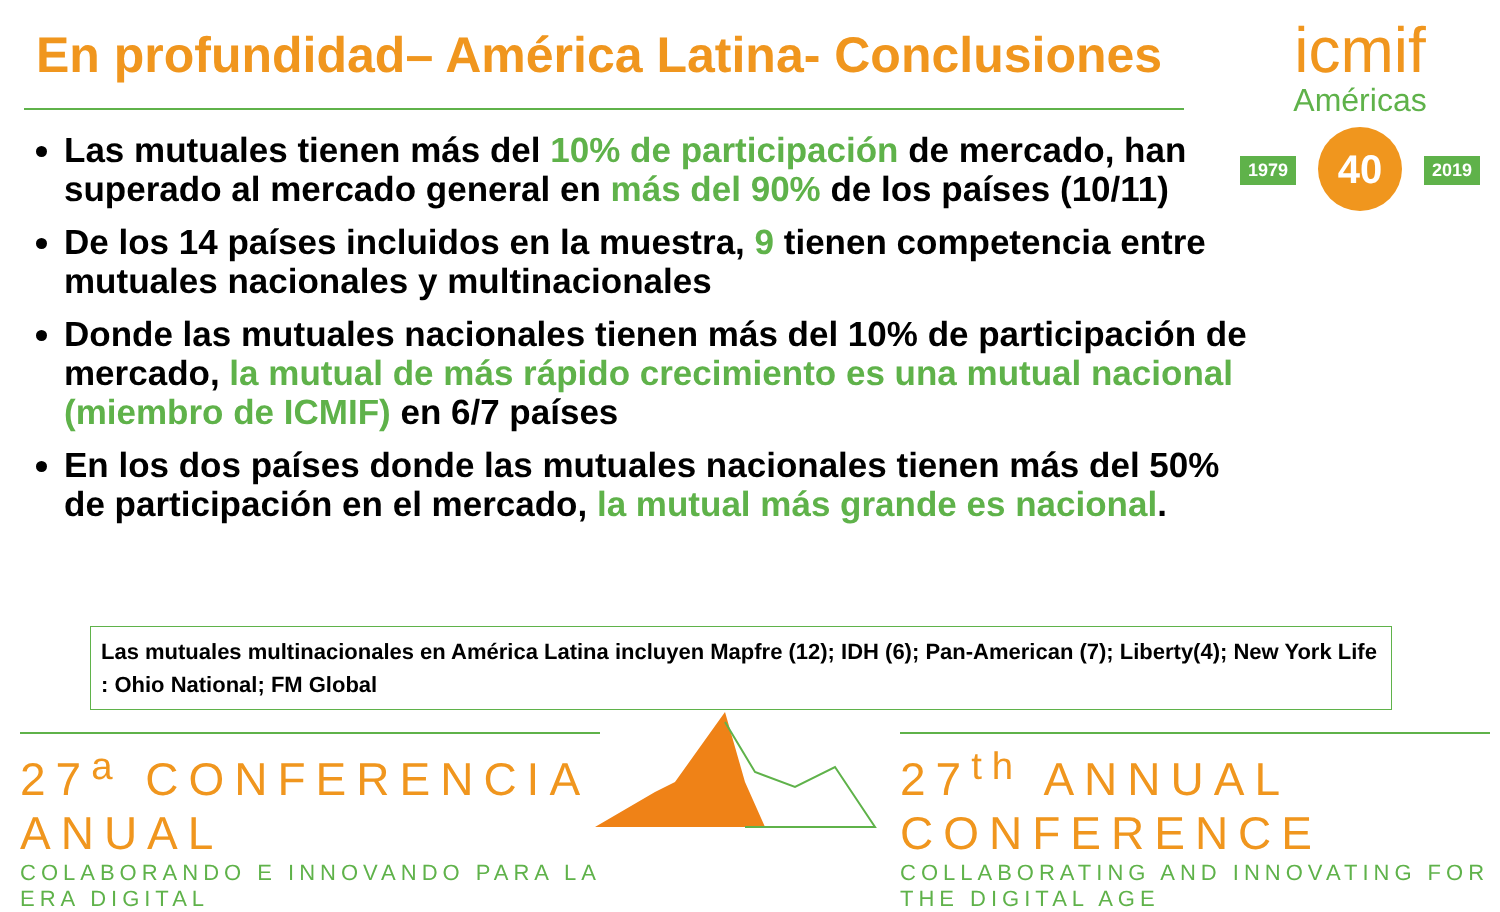En profundidad– América Latina- Conclusiones
icmif
Américas
40
1979 2019
Las mutuales tienen más del 10% de participación de mercado, han superado al mercado general en más del 90% de los países (10/11)
De los 14 países incluidos en la muestra, 9 tienen competencia entre mutuales nacionales y multinacionales
Donde las mutuales nacionales tienen más del 10% de participación de mercado, la mutual de más rápido crecimiento es una mutual nacional (miembro de ICMIF) en 6/7 países
En los dos países donde las mutuales nacionales tienen más del 50% de participación en el mercado, la mutual más grande es nacional.
Las mutuales multinacionales en América Latina incluyen Mapfre (12); IDH (6); Pan-American (7); Liberty(4); New York Life : Ohio National; FM Global
27<sup>a</sup> CONFERENCIA ANUAL
COLABORANDO E INNOVANDO PARA LA ERA DIGITAL
27<sup>th</sup> ANNUAL CONFERENCE
COLLABORATING AND INNOVATING FOR THE DIGITAL AGE